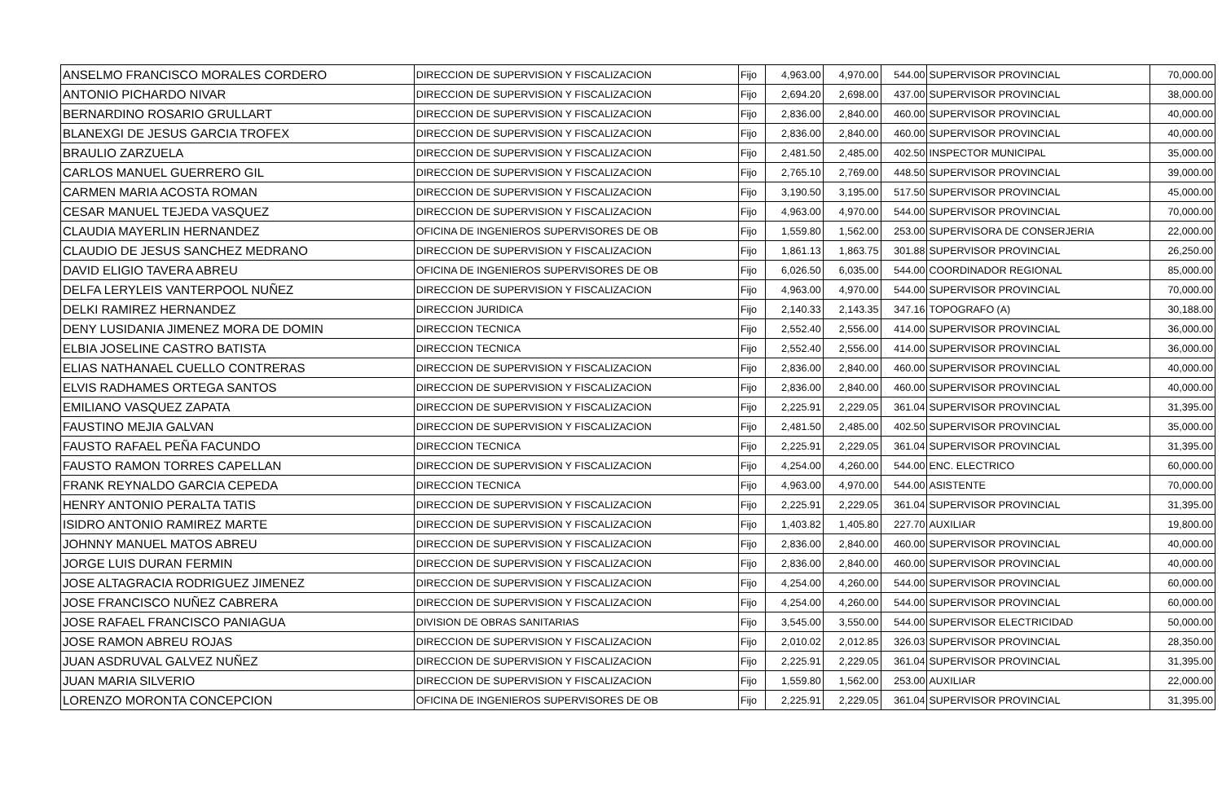| ANSELMO FRANCISCO MORALES CORDERO | DIRECCION DE SUPERVISION Y FISCALIZACION | Fijo | 4,963.00 | 4,970.00 | 544.00 | SUPERVISOR PROVINCIAL | 70,000.00 |
| ANTONIO PICHARDO NIVAR | DIRECCION DE SUPERVISION Y FISCALIZACION | Fijo | 2,694.20 | 2,698.00 | 437.00 | SUPERVISOR PROVINCIAL | 38,000.00 |
| BERNARDINO ROSARIO GRULLART | DIRECCION DE SUPERVISION Y FISCALIZACION | Fijo | 2,836.00 | 2,840.00 | 460.00 | SUPERVISOR PROVINCIAL | 40,000.00 |
| BLANEXGI DE JESUS GARCIA TROFEX | DIRECCION DE SUPERVISION Y FISCALIZACION | Fijo | 2,836.00 | 2,840.00 | 460.00 | SUPERVISOR PROVINCIAL | 40,000.00 |
| BRAULIO ZARZUELA | DIRECCION DE SUPERVISION Y FISCALIZACION | Fijo | 2,481.50 | 2,485.00 | 402.50 | INSPECTOR MUNICIPAL | 35,000.00 |
| CARLOS MANUEL GUERRERO GIL | DIRECCION DE SUPERVISION Y FISCALIZACION | Fijo | 2,765.10 | 2,769.00 | 448.50 | SUPERVISOR PROVINCIAL | 39,000.00 |
| CARMEN MARIA ACOSTA ROMAN | DIRECCION DE SUPERVISION Y FISCALIZACION | Fijo | 3,190.50 | 3,195.00 | 517.50 | SUPERVISOR PROVINCIAL | 45,000.00 |
| CESAR MANUEL TEJEDA VASQUEZ | DIRECCION DE SUPERVISION Y FISCALIZACION | Fijo | 4,963.00 | 4,970.00 | 544.00 | SUPERVISOR PROVINCIAL | 70,000.00 |
| CLAUDIA MAYERLIN HERNANDEZ | OFICINA DE INGENIEROS SUPERVISORES DE OB | Fijo | 1,559.80 | 1,562.00 | 253.00 | SUPERVISORA DE CONSERJERIA | 22,000.00 |
| CLAUDIO DE JESUS SANCHEZ MEDRANO | DIRECCION DE SUPERVISION Y FISCALIZACION | Fijo | 1,861.13 | 1,863.75 | 301.88 | SUPERVISOR PROVINCIAL | 26,250.00 |
| DAVID ELIGIO TAVERA ABREU | OFICINA DE INGENIEROS SUPERVISORES DE OB | Fijo | 6,026.50 | 6,035.00 | 544.00 | COORDINADOR REGIONAL | 85,000.00 |
| DELFA LERYLEIS VANTERPOOL NUÑEZ | DIRECCION DE SUPERVISION Y FISCALIZACION | Fijo | 4,963.00 | 4,970.00 | 544.00 | SUPERVISOR PROVINCIAL | 70,000.00 |
| DELKI RAMIREZ HERNANDEZ | DIRECCION JURIDICA | Fijo | 2,140.33 | 2,143.35 | 347.16 | TOPOGRAFO (A) | 30,188.00 |
| DENY LUSIDANIA JIMENEZ MORA DE DOMIN | DIRECCION TECNICA | Fijo | 2,552.40 | 2,556.00 | 414.00 | SUPERVISOR PROVINCIAL | 36,000.00 |
| ELBIA JOSELINE CASTRO BATISTA | DIRECCION TECNICA | Fijo | 2,552.40 | 2,556.00 | 414.00 | SUPERVISOR PROVINCIAL | 36,000.00 |
| ELIAS NATHANAEL CUELLO CONTRERAS | DIRECCION DE SUPERVISION Y FISCALIZACION | Fijo | 2,836.00 | 2,840.00 | 460.00 | SUPERVISOR PROVINCIAL | 40,000.00 |
| ELVIS RADHAMES ORTEGA SANTOS | DIRECCION DE SUPERVISION Y FISCALIZACION | Fijo | 2,836.00 | 2,840.00 | 460.00 | SUPERVISOR PROVINCIAL | 40,000.00 |
| EMILIANO VASQUEZ ZAPATA | DIRECCION DE SUPERVISION Y FISCALIZACION | Fijo | 2,225.91 | 2,229.05 | 361.04 | SUPERVISOR PROVINCIAL | 31,395.00 |
| FAUSTINO MEJIA GALVAN | DIRECCION DE SUPERVISION Y FISCALIZACION | Fijo | 2,481.50 | 2,485.00 | 402.50 | SUPERVISOR PROVINCIAL | 35,000.00 |
| FAUSTO RAFAEL PEÑA FACUNDO | DIRECCION TECNICA | Fijo | 2,225.91 | 2,229.05 | 361.04 | SUPERVISOR PROVINCIAL | 31,395.00 |
| FAUSTO RAMON TORRES CAPELLAN | DIRECCION DE SUPERVISION Y FISCALIZACION | Fijo | 4,254.00 | 4,260.00 | 544.00 | ENC. ELECTRICO | 60,000.00 |
| FRANK REYNALDO GARCIA CEPEDA | DIRECCION TECNICA | Fijo | 4,963.00 | 4,970.00 | 544.00 | ASISTENTE | 70,000.00 |
| HENRY ANTONIO PERALTA TATIS | DIRECCION DE SUPERVISION Y FISCALIZACION | Fijo | 2,225.91 | 2,229.05 | 361.04 | SUPERVISOR PROVINCIAL | 31,395.00 |
| ISIDRO ANTONIO RAMIREZ MARTE | DIRECCION DE SUPERVISION Y FISCALIZACION | Fijo | 1,403.82 | 1,405.80 | 227.70 | AUXILIAR | 19,800.00 |
| JOHNNY MANUEL MATOS ABREU | DIRECCION DE SUPERVISION Y FISCALIZACION | Fijo | 2,836.00 | 2,840.00 | 460.00 | SUPERVISOR PROVINCIAL | 40,000.00 |
| JORGE LUIS DURAN FERMIN | DIRECCION DE SUPERVISION Y FISCALIZACION | Fijo | 2,836.00 | 2,840.00 | 460.00 | SUPERVISOR PROVINCIAL | 40,000.00 |
| JOSE ALTAGRACIA RODRIGUEZ JIMENEZ | DIRECCION DE SUPERVISION Y FISCALIZACION | Fijo | 4,254.00 | 4,260.00 | 544.00 | SUPERVISOR PROVINCIAL | 60,000.00 |
| JOSE FRANCISCO NUÑEZ CABRERA | DIRECCION DE SUPERVISION Y FISCALIZACION | Fijo | 4,254.00 | 4,260.00 | 544.00 | SUPERVISOR PROVINCIAL | 60,000.00 |
| JOSE RAFAEL FRANCISCO PANIAGUA | DIVISION DE OBRAS SANITARIAS | Fijo | 3,545.00 | 3,550.00 | 544.00 | SUPERVISOR ELECTRICIDAD | 50,000.00 |
| JOSE RAMON ABREU ROJAS | DIRECCION DE SUPERVISION Y FISCALIZACION | Fijo | 2,010.02 | 2,012.85 | 326.03 | SUPERVISOR PROVINCIAL | 28,350.00 |
| JUAN ASDRUVAL GALVEZ NUÑEZ | DIRECCION DE SUPERVISION Y FISCALIZACION | Fijo | 2,225.91 | 2,229.05 | 361.04 | SUPERVISOR PROVINCIAL | 31,395.00 |
| JUAN MARIA SILVERIO | DIRECCION DE SUPERVISION Y FISCALIZACION | Fijo | 1,559.80 | 1,562.00 | 253.00 | AUXILIAR | 22,000.00 |
| LORENZO MORONTA CONCEPCION | OFICINA DE INGENIEROS SUPERVISORES DE OB | Fijo | 2,225.91 | 2,229.05 | 361.04 | SUPERVISOR PROVINCIAL | 31,395.00 |